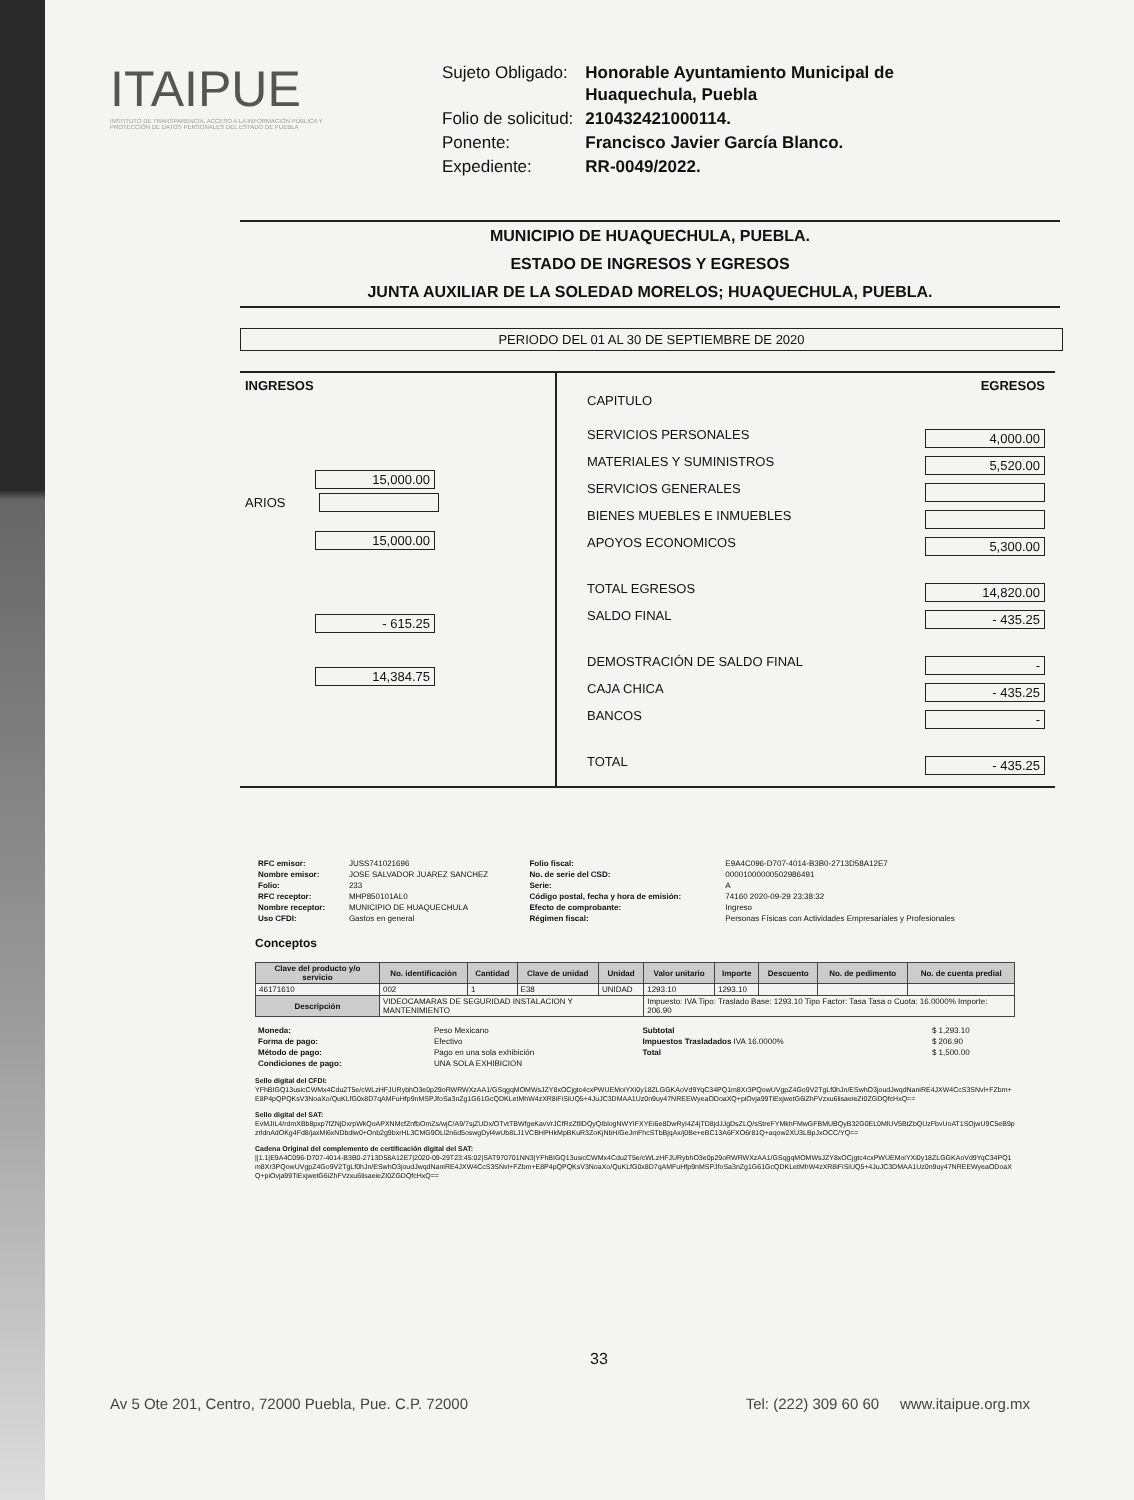ITAIPUE
INSTITUTO DE TRANSPARENCIA, ACCESO A LA INFORMACIÓN PÚBLICA Y PROTECCIÓN DE DATOS PERSONALES DEL ESTADO DE PUEBLA
| Sujeto Obligado: | Honorable Ayuntamiento Municipal de Huaquechula, Puebla |
| Folio de solicitud: | 210432421000114. |
| Ponente: | Francisco Javier García Blanco. |
| Expediente: | RR-0049/2022. |
MUNICIPIO DE HUAQUECHULA, PUEBLA.
ESTADO DE INGRESOS Y EGRESOS
JUNTA AUXILIAR DE LA SOLEDAD MORELOS; HUAQUECHULA, PUEBLA.
PERIODO DEL 01 AL 30 DE SEPTIEMBRE DE 2020
INGRESOS
15,000.00
ARIOS
15,000.00
- 615.25
14,384.75
EGRESOS
CAPITULO
SERVICIOS PERSONALES 4,000.00
MATERIALES Y SUMINISTROS 5,520.00
SERVICIOS GENERALES
BIENES MUEBLES E INMUEBLES
APOYOS ECONOMICOS 5,300.00
TOTAL EGRESOS 14,820.00
SALDO FINAL - 435.25
DEMOSTRACIÓN DE SALDO FINAL -
CAJA CHICA - 435.25
BANCOS -
TOTAL - 435.25
| RFC emisor: | JUSS741021696 | Folio fiscal: | E9A4C096-D707-4014-B3B0-2713D58A12E7 |
| Nombre emisor: | JOSE SALVADOR JUAREZ SANCHEZ | No. de serie del CSD: | 00001000000502986491 |
| Folio: | 233 | Serie: | A |
| RFC receptor: | MHP850101AL0 | Código postal, fecha y hora de emisión: | 74160 2020-09-29 23:38:32 |
| Nombre receptor: | MUNICIPIO DE HUAQUECHULA | Efecto de comprobante: | Ingreso |
| Uso CFDI: | Gastos en general | Régimen fiscal: | Personas Físicas con Actividades Empresariales y Profesionales |
Conceptos
| Clave del producto y/o servicio | No. identificación | Cantidad | Clave de unidad | Unidad | Valor unitario | Importe | Descuento | No. de pedimento | No. de cuenta predial |
| --- | --- | --- | --- | --- | --- | --- | --- | --- | --- |
| 46171610 | 002 | 1 | E38 | UNIDAD | 1293.10 | 1293.10 | | | |
| Descripción | VIDEOCAMARAS DE SEGURIDAD INSTALACION Y MANTENIMIENTO | | | | Impuesto: IVA Tipo: Traslado Base: 1293.10 Tipo Factor: Tasa Tasa o Cuota: 16.0000% Importe: 206.90 | | | | |
| Moneda: | Peso Mexicano | Subtotal | $ 1,293.10 |
| Forma de pago: | Efectivo | Impuestos Trasladados IVA 16.0000% | $ 206.90 |
| Método de pago: | Pago en una sola exhibición | Total | $ 1,500.00 |
| Condiciones de pago: | UNA SOLA EXHIBICION | | |
Sello digital del CFDI:
YFhBIGQ13usicCWMx4Cdu2T5e/cWLzHFJURybhO3e0p29oRWRWXzAA1/GSqgqMOMWsJZY8xOCjgtc4cxPWUEMoiYXi0y18ZLGGKAoVd9YqC34PQ1m8Xr3PQowUVgpZ4Go9V2TgLf0hJn/ESwhO3joudJwqdNaniRE4JXW4CcS3SNvl+FZbm+E8P4pQPQKsV3NoaXo/QuKLfG0x8D7qAMFuHfp9nMSPJfoSa3nZg1G61GcQDKLetMhW4zXR8iFiSiUQ5+4JuJC3DMAA1Uz0n9uy47NREEWyeaODoaXQ+piOvja99TiExjwetG6iZhFVzxu6lisaeieZI0ZGDQfcHxQ==
Sello digital del SAT:
EvMJIL4/rdmXBb8pxp7fZNjDxrpWkQoAPXNMcfZnfbOmZs/wjC/A9/7sjZUDx/OTvtTBWfgeKavVrJCfRzZfIlDQyQIblogNWYIFXYEi6e8DwRyI4Z4jTD8jdJJgDsZLQ/sStreFYMkhFMwGFBMUBQyB32G0EL0MlUV5BtZbQUzFbvUoAT1SOjwU9C5eB9pzrldnAdOKg4Fd8/jaxMi6xNDbdlw0+Onb2g9bxrHL3CMG9OLl2n6d5oswgDyl4wUb8LJ1VCBHPHkMpBKuR3ZoKjNbH/GeJmFhcSTbBjqAx/j0Be+eBC13A6FXO6r81Q+aqow2XU3LBpJxOCC/YQ==
Cadena Original del complemento de certificación digital del SAT:
||1.1|E9A4C096-D707-4014-B3B0-2713D58A12E7|2020-09-29T23:45:02|SAT970701NN3|YFhBIGQ13usicCWMx4Cdu2T5e/cWLzHFJURybhO3e0p29oRWRWXzAA1/GSqgqMOMWsJZY8xOCjgtc4cxPWUEMoiYXi0y18ZLGGKAoVd9YqC34PQ1m8Xr3PQowUVgpZ4Go9V2TgLf0hJn/ESwhO3joudJwqdNaniRE4JXW4CcS3SNvl+FZbm+E8P4pQPQKsV3NoaXo/QuKLfG0x8D7qAMFuHfp9nMSPJfoSa3nZg1G61GcQDKLetMhW4zXR8iFiSiUQ5+4JuJC3DMAA1Uz0n9uy47NREEWyeaODoaXQ+piOvja99TiExjwetG6iZhFVzxu6lisaeieZI0ZGDQfcHxQ==
33
Av 5 Ote 201, Centro, 72000 Puebla, Pue. C.P. 72000 Tel: (222) 309 60 60 www.itaipue.org.mx